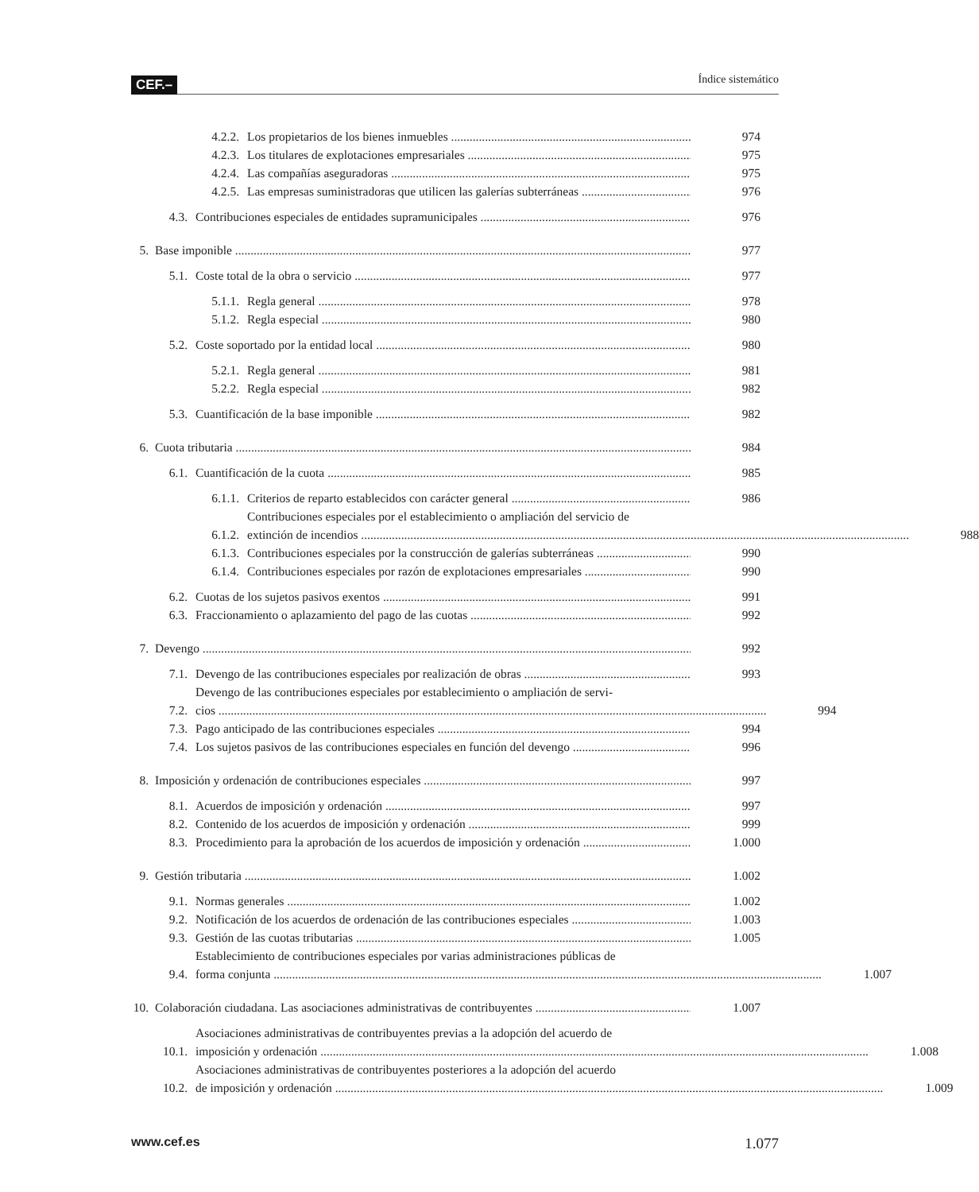CEF.– Índice sistemático
4.2.2. Los propietarios de los bienes inmuebles 974
4.2.3. Los titulares de explotaciones empresariales 975
4.2.4. Las compañías aseguradoras 975
4.2.5. Las empresas suministradoras que utilicen las galerías subterráneas 976
4.3. Contribuciones especiales de entidades supramunicipales 976
5. Base imponible 977
5.1. Coste total de la obra o servicio 977
5.1.1. Regla general 978
5.1.2. Regla especial 980
5.2. Coste soportado por la entidad local 980
5.2.1. Regla general 981
5.2.2. Regla especial 982
5.3. Cuantificación de la base imponible 982
6. Cuota tributaria 984
6.1. Cuantificación de la cuota 985
6.1.1. Criterios de reparto establecidos con carácter general 986
6.1.2. Contribuciones especiales por el establecimiento o ampliación del servicio de
extinción de incendios 988
6.1.3. Contribuciones especiales por la construcción de galerías subterráneas 990
6.1.4. Contribuciones especiales por razón de explotaciones empresariales 990
6.2. Cuotas de los sujetos pasivos exentos 991
6.3. Fraccionamiento o aplazamiento del pago de las cuotas 992
7. Devengo 992
7.1. Devengo de las contribuciones especiales por realización de obras 993
7.2. Devengo de las contribuciones especiales por establecimiento o ampliación de servi-
cios 994
7.3. Pago anticipado de las contribuciones especiales 994
7.4. Los sujetos pasivos de las contribuciones especiales en función del devengo 996
8. Imposición y ordenación de contribuciones especiales 997
8.1. Acuerdos de imposición y ordenación 997
8.2. Contenido de los acuerdos de imposición y ordenación 999
8.3. Procedimiento para la aprobación de los acuerdos de imposición y ordenación 1.000
9. Gestión tributaria 1.002
9.1. Normas generales 1.002
9.2. Notificación de los acuerdos de ordenación de las contribuciones especiales 1.003
9.3. Gestión de las cuotas tributarias 1.005
9.4. Establecimiento de contribuciones especiales por varias administraciones públicas de
forma conjunta 1.007
10. Colaboración ciudadana. Las asociaciones administrativas de contribuyentes 1.007
10.1. Asociaciones administrativas de contribuyentes previas a la adopción del acuerdo de
imposición y ordenación 1.008
10.2. Asociaciones administrativas de contribuyentes posteriores a la adopción del acuerdo
de imposición y ordenación 1.009
www.cef.es 1.077